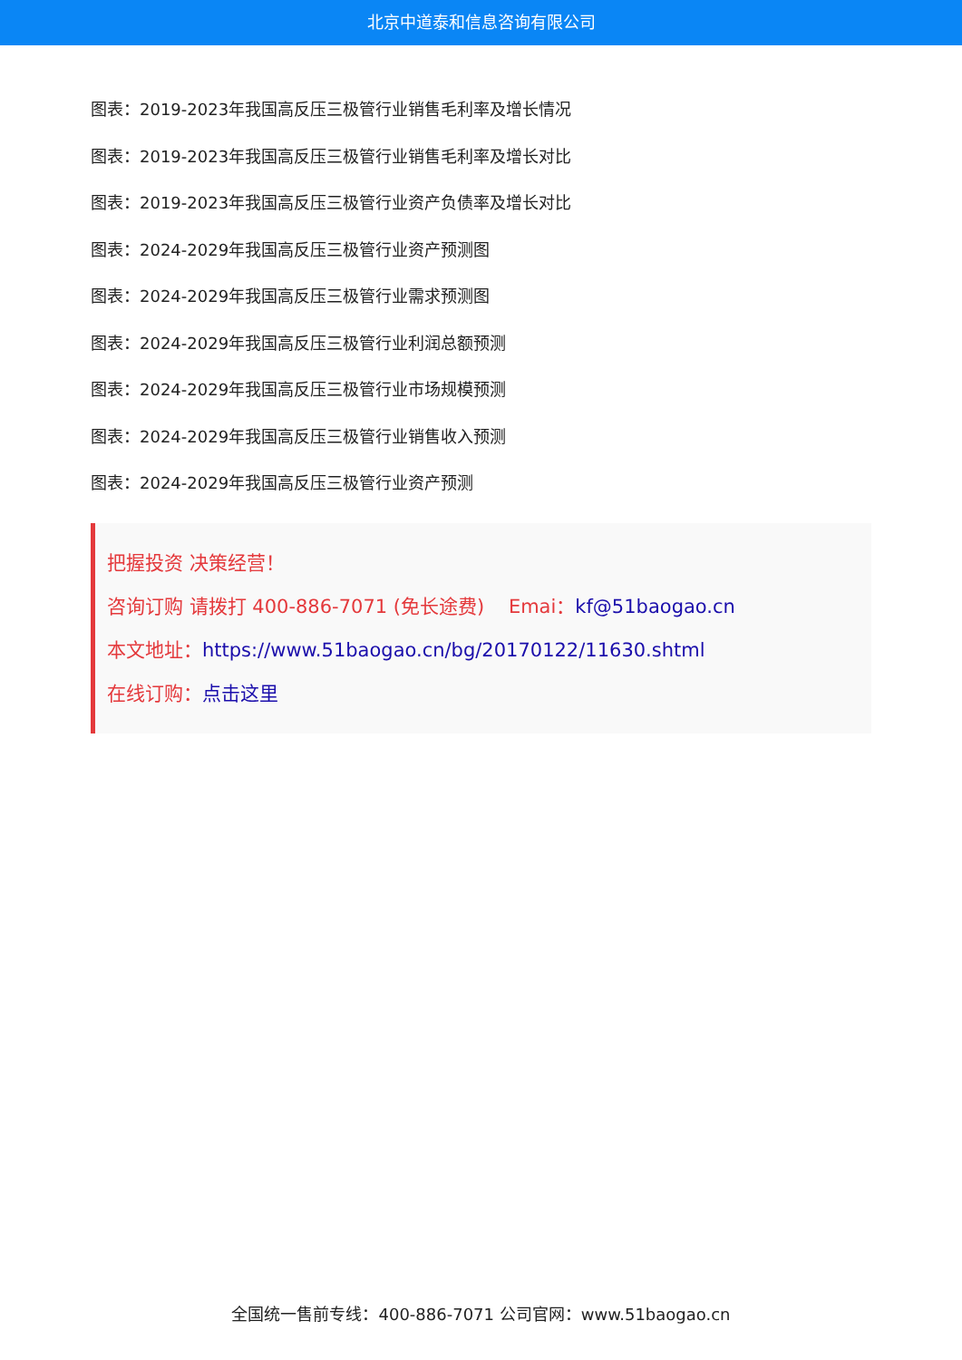北京中道泰和信息咨询有限公司
图表：2019-2023年我国高反压三极管行业销售毛利率及增长情况
图表：2019-2023年我国高反压三极管行业销售毛利率及增长对比
图表：2019-2023年我国高反压三极管行业资产负债率及增长对比
图表：2024-2029年我国高反压三极管行业资产预测图
图表：2024-2029年我国高反压三极管行业需求预测图
图表：2024-2029年我国高反压三极管行业利润总额预测
图表：2024-2029年我国高反压三极管行业市场规模预测
图表：2024-2029年我国高反压三极管行业销售收入预测
图表：2024-2029年我国高反压三极管行业资产预测
把握投资 决策经营！
咨询订购 请拨打 400-886-7071 (免长途费) Emai：kf@51baogao.cn
本文地址：https://www.51baogao.cn/bg/20170122/11630.shtml
在线订购：点击这里
全国统一售前专线：400-886-7071 公司官网：www.51baogao.cn